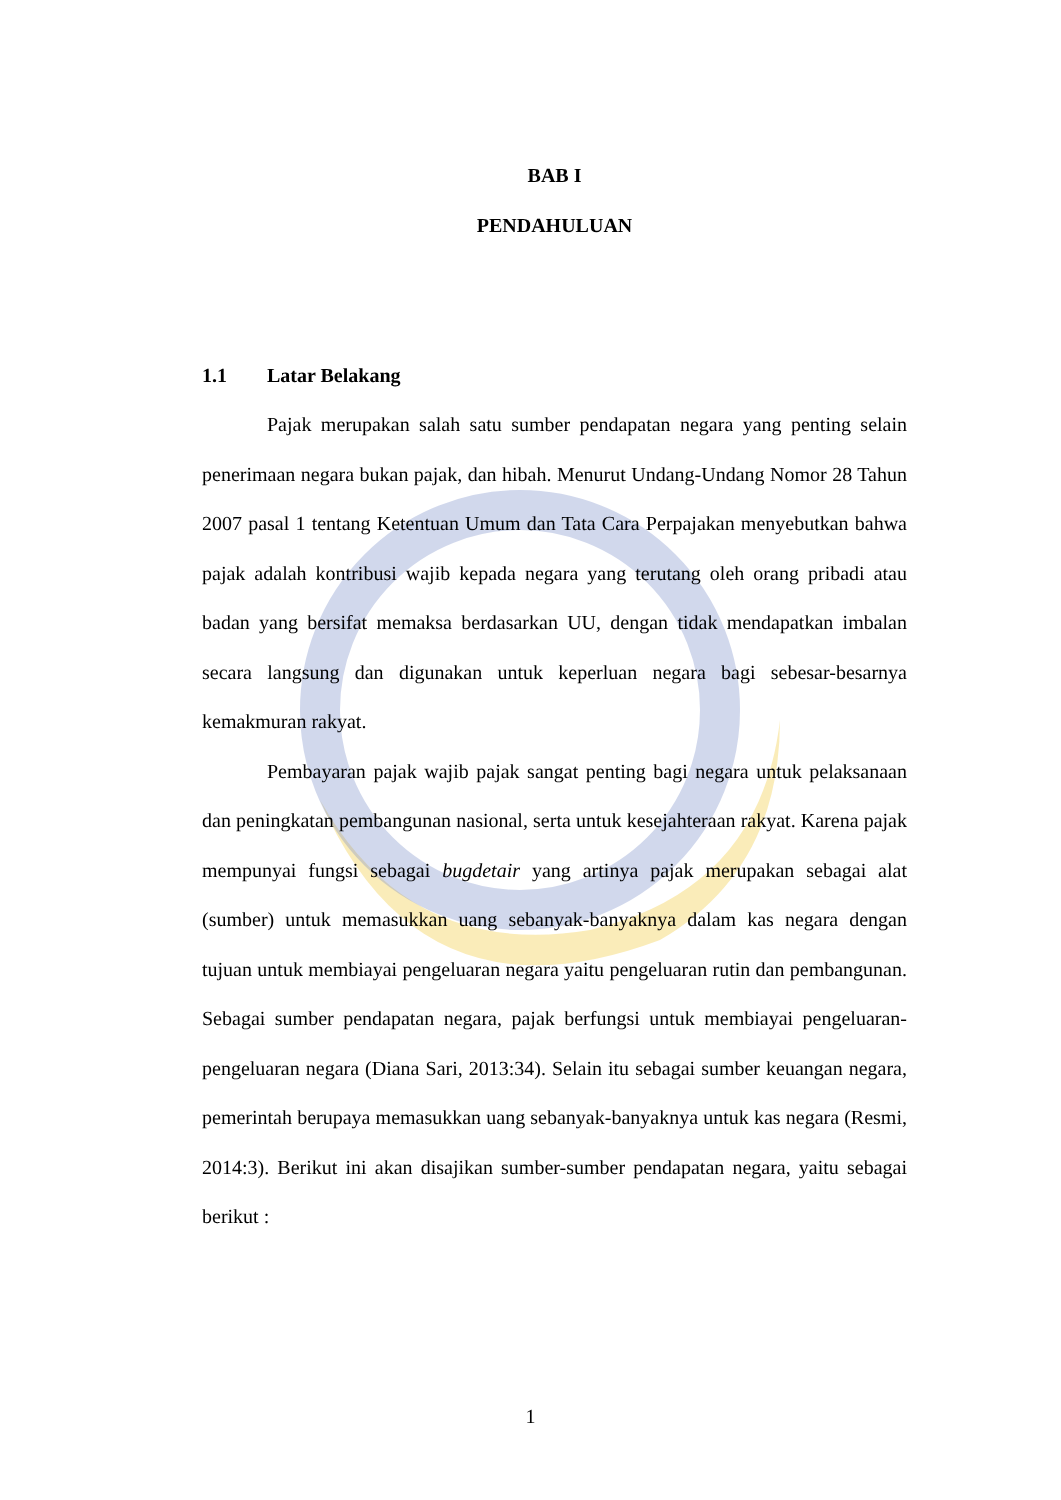BAB I
PENDAHULUAN
1.1 Latar Belakang
Pajak merupakan salah satu sumber pendapatan negara yang penting selain penerimaan negara bukan pajak, dan hibah. Menurut Undang-Undang Nomor 28 Tahun 2007 pasal 1 tentang Ketentuan Umum dan Tata Cara Perpajakan menyebutkan bahwa pajak adalah kontribusi wajib kepada negara yang terutang oleh orang pribadi atau badan yang bersifat memaksa berdasarkan UU, dengan tidak mendapatkan imbalan secara langsung dan digunakan untuk keperluan negara bagi sebesar-besarnya kemakmuran rakyat.
Pembayaran pajak wajib pajak sangat penting bagi negara untuk pelaksanaan dan peningkatan pembangunan nasional, serta untuk kesejahteraan rakyat. Karena pajak mempunyai fungsi sebagai bugdetair yang artinya pajak merupakan sebagai alat (sumber) untuk memasukkan uang sebanyak-banyaknya dalam kas negara dengan tujuan untuk membiayai pengeluaran negara yaitu pengeluaran rutin dan pembangunan. Sebagai sumber pendapatan negara, pajak berfungsi untuk membiayai pengeluaran-pengeluaran negara (Diana Sari, 2013:34). Selain itu sebagai sumber keuangan negara, pemerintah berupaya memasukkan uang sebanyak-banyaknya untuk kas negara (Resmi, 2014:3). Berikut ini akan disajikan sumber-sumber pendapatan negara, yaitu sebagai berikut :
1